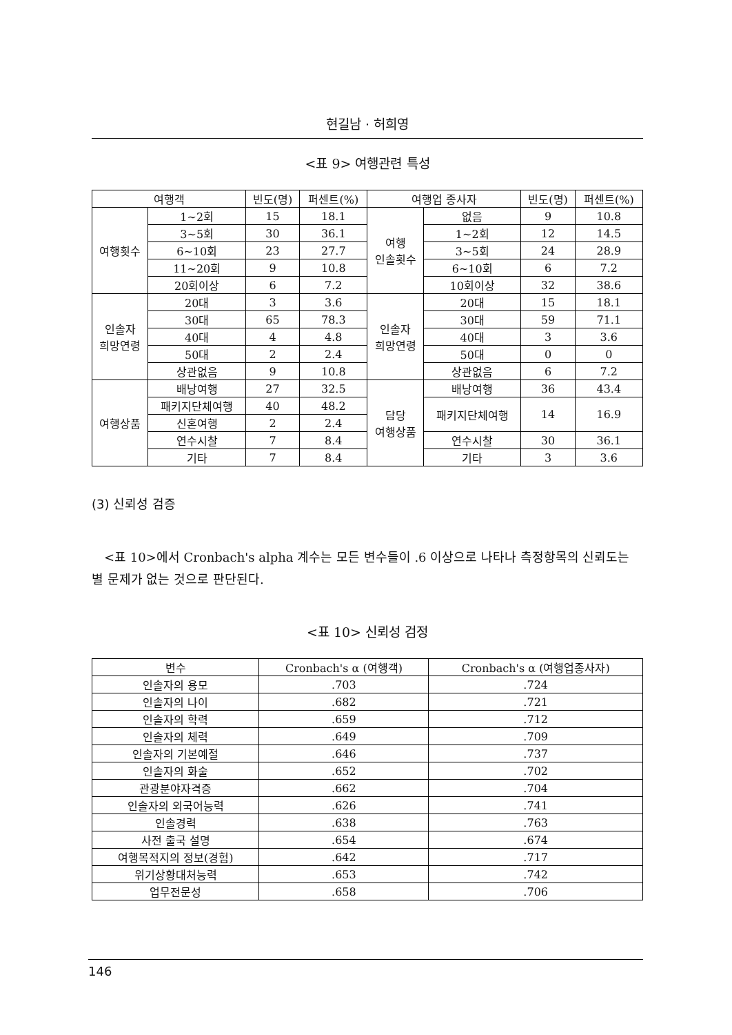현길남 · 허희영
<표 9> 여행관련 특성
| 여행객 | | 빈도(명) | 퍼센트(%) | 여행업 종사자 | | 빈도(명) | 퍼센트(%) |
| --- | --- | --- | --- | --- | --- | --- | --- |
| 여행횟수 | 1~2회 | 15 | 18.1 | 여행 인솔횟수 | 없음 | 9 | 10.8 |
| | 3~5회 | 30 | 36.1 | | 1~2회 | 12 | 14.5 |
| | 6~10회 | 23 | 27.7 | | 3~5회 | 24 | 28.9 |
| | 11~20회 | 9 | 10.8 | | 6~10회 | 6 | 7.2 |
| | 20회이상 | 6 | 7.2 | | 10회이상 | 32 | 38.6 |
| 인솔자 희망연령 | 20대 | 3 | 3.6 | 인솔자 희망연령 | 20대 | 15 | 18.1 |
| | 30대 | 65 | 78.3 | | 30대 | 59 | 71.1 |
| | 40대 | 4 | 4.8 | | 40대 | 3 | 3.6 |
| | 50대 | 2 | 2.4 | | 50대 | 0 | 0 |
| | 상관없음 | 9 | 10.8 | | 상관없음 | 6 | 7.2 |
| 여행상품 | 배낭여행 | 27 | 32.5 | 담당 여행상품 | 배낭여행 | 36 | 43.4 |
| | 패키지단체여행 | 40 | 48.2 | | 패키지단체여행 | 14 | 16.9 |
| | 신혼여행 | 2 | 2.4 | | | | |
| | 연수시찰 | 7 | 8.4 | | 연수시찰 | 30 | 36.1 |
| | 기타 | 7 | 8.4 | | 기타 | 3 | 3.6 |
(3) 신뢰성 검증
<표 10>에서 Cronbach's alpha 계수는 모든 변수들이 .6 이상으로 나타나 측정항목의 신뢰도는 별 문제가 없는 것으로 판단된다.
<표 10> 신뢰성 검정
| 변수 | Cronbach's α (여행객) | Cronbach's α (여행업종사자) |
| --- | --- | --- |
| 인솔자의 용모 | .703 | .724 |
| 인솔자의 나이 | .682 | .721 |
| 인솔자의 학력 | .659 | .712 |
| 인솔자의 체력 | .649 | .709 |
| 인솔자의 기본예절 | .646 | .737 |
| 인솔자의 화술 | .652 | .702 |
| 관광분야자격증 | .662 | .704 |
| 인솔자의 외국어능력 | .626 | .741 |
| 인솔경력 | .638 | .763 |
| 사전 출국 설명 | .654 | .674 |
| 여행목적지의 정보(경험) | .642 | .717 |
| 위기상황대처능력 | .653 | .742 |
| 업무전문성 | .658 | .706 |
146